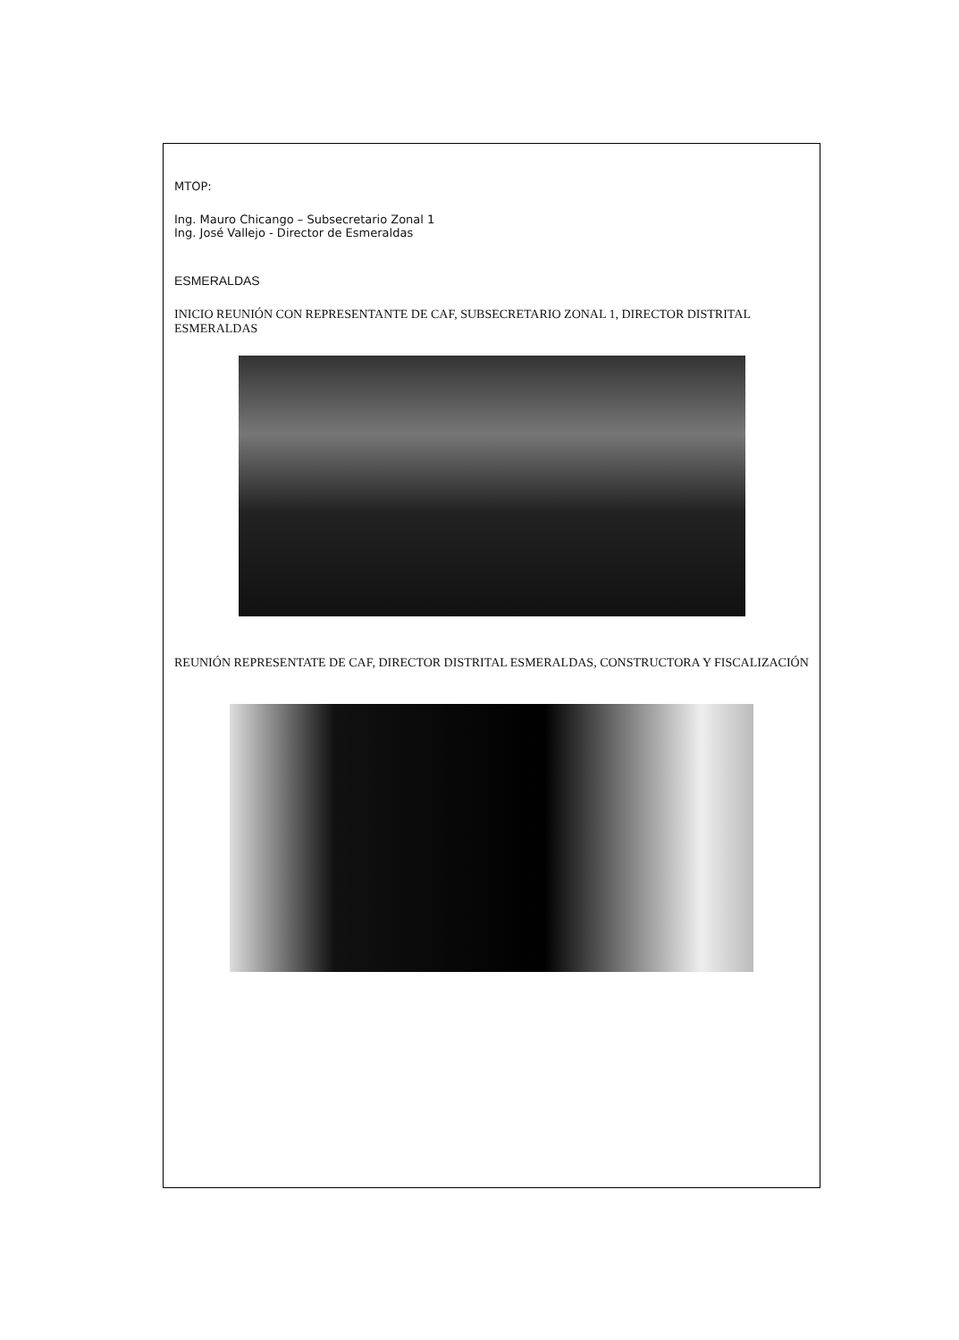MTOP:
Ing. Mauro Chicango – Subsecretario Zonal 1
Ing. José Vallejo - Director de Esmeraldas
ESMERALDAS
INICIO REUNIÓN CON REPRESENTANTE DE CAF, SUBSECRETARIO ZONAL 1, DIRECTOR DISTRITAL ESMERALDAS
REUNIÓN REPRESENTATE DE CAF, DIRECTOR DISTRITAL ESMERALDAS, CONSTRUCTORA Y FISCALIZACIÓN